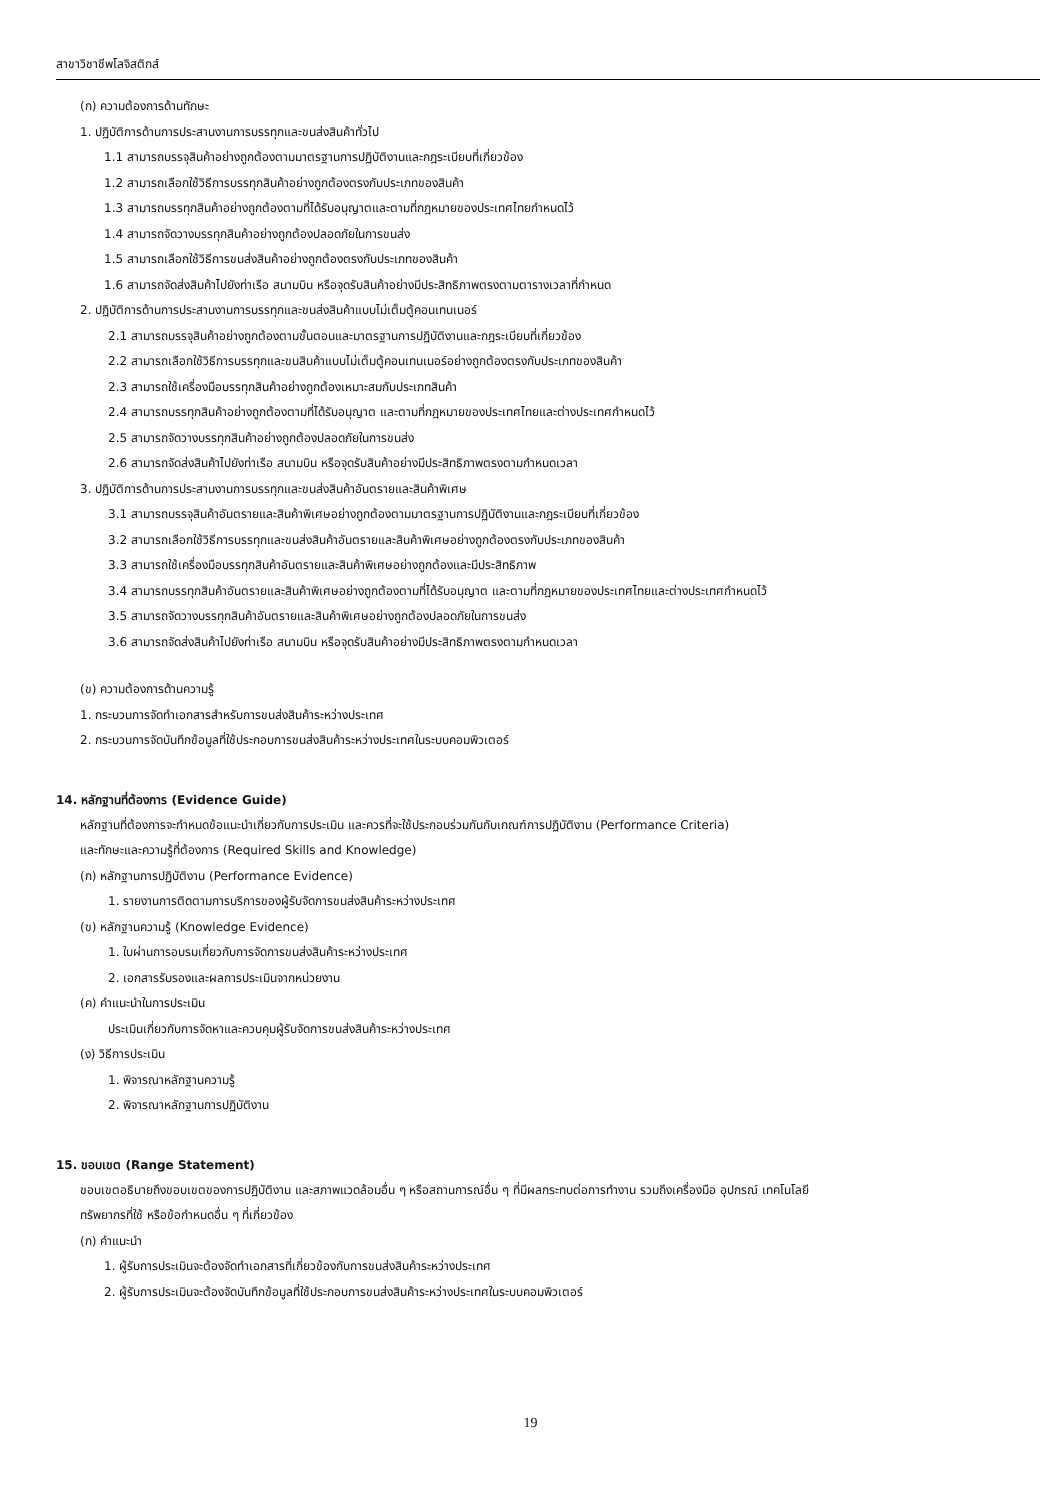สาขาวิชาชีพโลจิสติกส์
(ก) ความต้องการด้านทักษะ
1. ปฏิบัติการด้านการประสานงานการบรรทุกและขนส่งสินค้าทั่วไป
1.1 สามารถบรรจุสินค้าอย่างถูกต้องตามมาตรฐานการปฏิบัติงานและกฎระเบียบที่เกี่ยวข้อง
1.2 สามารถเลือกใช้วิธีการบรรทุกสินค้าอย่างถูกต้องตรงกับประเภทของสินค้า
1.3 สามารถบรรทุกสินค้าอย่างถูกต้องตามที่ได้รับอนุญาตและตามที่กฎหมายของประเทศไทยกำหนดไว้
1.4 สามารถจัดวางบรรทุกสินค้าอย่างถูกต้องปลอดภัยในการขนส่ง
1.5 สามารถเลือกใช้วิธีการขนส่งสินค้าอย่างถูกต้องตรงกับประเภทของสินค้า
1.6 สามารถจัดส่งสินค้าไปยังท่าเรือ สนามบิน หรือจุดรับสินค้าอย่างมีประสิทธิภาพตรงตามตารางเวลาที่กำหนด
2. ปฏิบัติการด้านการประสานงานการบรรทุกและขนส่งสินค้าแบบไม่เต็มตู้คอนเทนเนอร์
2.1 สามารถบรรจุสินค้าอย่างถูกต้องตามขั้นตอนและมาตรฐานการปฏิบัติงานและกฎระเบียบที่เกี่ยวข้อง
2.2 สามารถเลือกใช้วิธีการบรรทุกและขนสินค้าแบบไม่เต็มตู้คอนเทนเนอร์อย่างถูกต้องตรงกับประเภทของสินค้า
2.3 สามารถใช้เครื่องมือบรรทุกสินค้าอย่างถูกต้องเหมาะสมกับประเภทสินค้า
2.4 สามารถบรรทุกสินค้าอย่างถูกต้องตามที่ได้รับอนุญาต และตามที่กฎหมายของประเทศไทยและต่างประเทศกำหนดไว้
2.5 สามารถจัดวางบรรทุกสินค้าอย่างถูกต้องปลอดภัยในการขนส่ง
2.6 สามารถจัดส่งสินค้าไปยังท่าเรือ สนามบิน หรือจุดรับสินค้าอย่างมีประสิทธิภาพตรงตามกำหนดเวลา
3. ปฏิบัติการด้านการประสานงานการบรรทุกและขนส่งสินค้าอันตรายและสินค้าพิเศษ
3.1 สามารถบรรจุสินค้าอันตรายและสินค้าพิเศษอย่างถูกต้องตามมาตรฐานการปฏิบัติงานและกฎระเบียบที่เกี่ยวข้อง
3.2 สามารถเลือกใช้วิธีการบรรทุกและขนส่งสินค้าอันตรายและสินค้าพิเศษอย่างถูกต้องตรงกับประเภทของสินค้า
3.3 สามารถใช้เครื่องมือบรรทุกสินค้าอันตรายและสินค้าพิเศษอย่างถูกต้องและมีประสิทธิภาพ
3.4 สามารถบรรทุกสินค้าอันตรายและสินค้าพิเศษอย่างถูกต้องตามที่ได้รับอนุญาต และตามที่กฎหมายของประเทศไทยและต่างประเทศกำหนดไว้
3.5 สามารถจัดวางบรรทุกสินค้าอันตรายและสินค้าพิเศษอย่างถูกต้องปลอดภัยในการขนส่ง
3.6 สามารถจัดส่งสินค้าไปยังท่าเรือ สนามบิน หรือจุดรับสินค้าอย่างมีประสิทธิภาพตรงตามกำหนดเวลา
(ข) ความต้องการด้านความรู้
1. กระบวนการจัดทำเอกสารสำหรับการขนส่งสินค้าระหว่างประเทศ
2. กระบวนการจัดบันทึกข้อมูลที่ใช้ประกอบการขนส่งสินค้าระหว่างประเทศในระบบคอมพิวเตอร์
14. หลักฐานที่ต้องการ (Evidence Guide)
หลักฐานที่ต้องการจะกำหนดข้อแนะนำเกี่ยวกับการประเมิน และควรที่จะใช้ประกอบร่วมกันกับเกณฑ์การปฏิบัติงาน (Performance Criteria)
และทักษะและความรู้ที่ต้องการ (Required Skills and Knowledge)
(ก) หลักฐานการปฏิบัติงาน (Performance Evidence)
1. รายงานการติดตามการบริการของผู้รับจัดการขนส่งสินค้าระหว่างประเทศ
(ข) หลักฐานความรู้ (Knowledge Evidence)
1. ใบผ่านการอบรมเกี่ยวกับการจัดการขนส่งสินค้าระหว่างประเทศ
2. เอกสารรับรองและผลการประเมินจากหน่วยงาน
(ค) คำแนะนำในการประเมิน
ประเมินเกี่ยวกับการจัดหาและควบคุมผู้รับจัดการขนส่งสินค้าระหว่างประเทศ
(ง) วิธีการประเมิน
1. พิจารณาหลักฐานความรู้
2. พิจารณาหลักฐานการปฏิบัติงาน
15. ขอบเขต (Range Statement)
ขอบเขตอธิบายถึงขอบเขตของการปฏิบัติงาน และสภาพแวดล้อมอื่น ๆ หรือสถานการณ์อื่น ๆ ที่มีผลกระทบต่อการทำงาน รวมถึงเครื่องมือ อุปกรณ์ เทคโนโลยี
ทรัพยากรที่ใช้ หรือข้อกำหนดอื่น ๆ ที่เกี่ยวข้อง
(ก) คำแนะนำ
1. ผู้รับการประเมินจะต้องจัดทำเอกสารที่เกี่ยวข้องกับการขนส่งสินค้าระหว่างประเทศ
2. ผู้รับการประเมินจะต้องจัดบันทึกข้อมูลที่ใช้ประกอบการขนส่งสินค้าระหว่างประเทศในระบบคอมพิวเตอร์
19